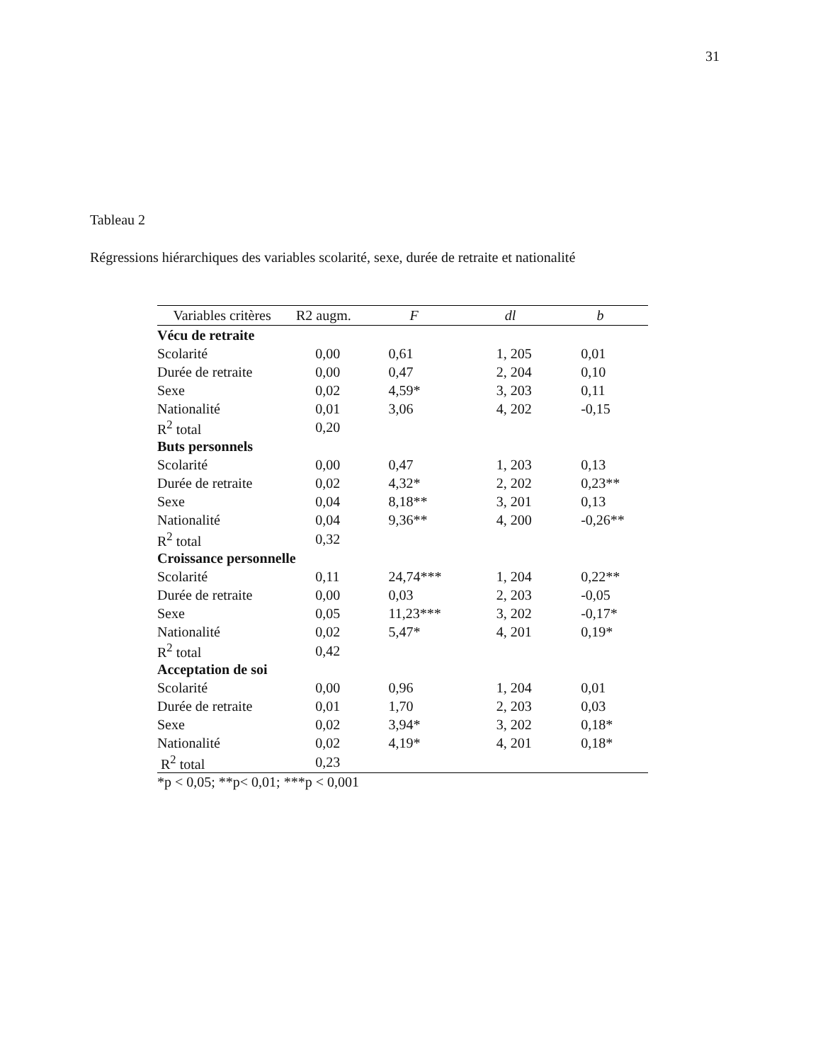31
Tableau 2
Régressions hiérarchiques des variables scolarité, sexe, durée de retraite et nationalité
| Variables critères | R2 augm. | F | dl | b |
| --- | --- | --- | --- | --- |
| Vécu de retraite | | | | |
| Scolarité | 0,00 | 0,61 | 1, 205 | 0,01 |
| Durée de retraite | 0,00 | 0,47 | 2, 204 | 0,10 |
| Sexe | 0,02 | 4,59* | 3, 203 | 0,11 |
| Nationalité | 0,01 | 3,06 | 4, 202 | -0,15 |
| R<sup>2</sup> total | 0,20 | | | |
| Buts personnels | | | | |
| Scolarité | 0,00 | 0,47 | 1, 203 | 0,13 |
| Durée de retraite | 0,02 | 4,32* | 2, 202 | 0,23** |
| Sexe | 0,04 | 8,18** | 3, 201 | 0,13 |
| Nationalité | 0,04 | 9,36** | 4, 200 | -0,26** |
| R<sup>2</sup> total | 0,32 | | | |
| Croissance personnelle | | | | |
| Scolarité | 0,11 | 24,74*** | 1, 204 | 0,22** |
| Durée de retraite | 0,00 | 0,03 | 2, 203 | -0,05 |
| Sexe | 0,05 | 11,23*** | 3, 202 | -0,17* |
| Nationalité | 0,02 | 5,47* | 4, 201 | 0,19* |
| R<sup>2</sup> total | 0,42 | | | |
| Acceptation de soi | | | | |
| Scolarité | 0,00 | 0,96 | 1, 204 | 0,01 |
| Durée de retraite | 0,01 | 1,70 | 2, 203 | 0,03 |
| Sexe | 0,02 | 3,94* | 3, 202 | 0,18* |
| Nationalité | 0,02 | 4,19* | 4, 201 | 0,18* |
| R<sup>2</sup> total | 0,23 | | | |
| *p < 0,05; **p< 0,01; ***p < 0,001 | | | | |